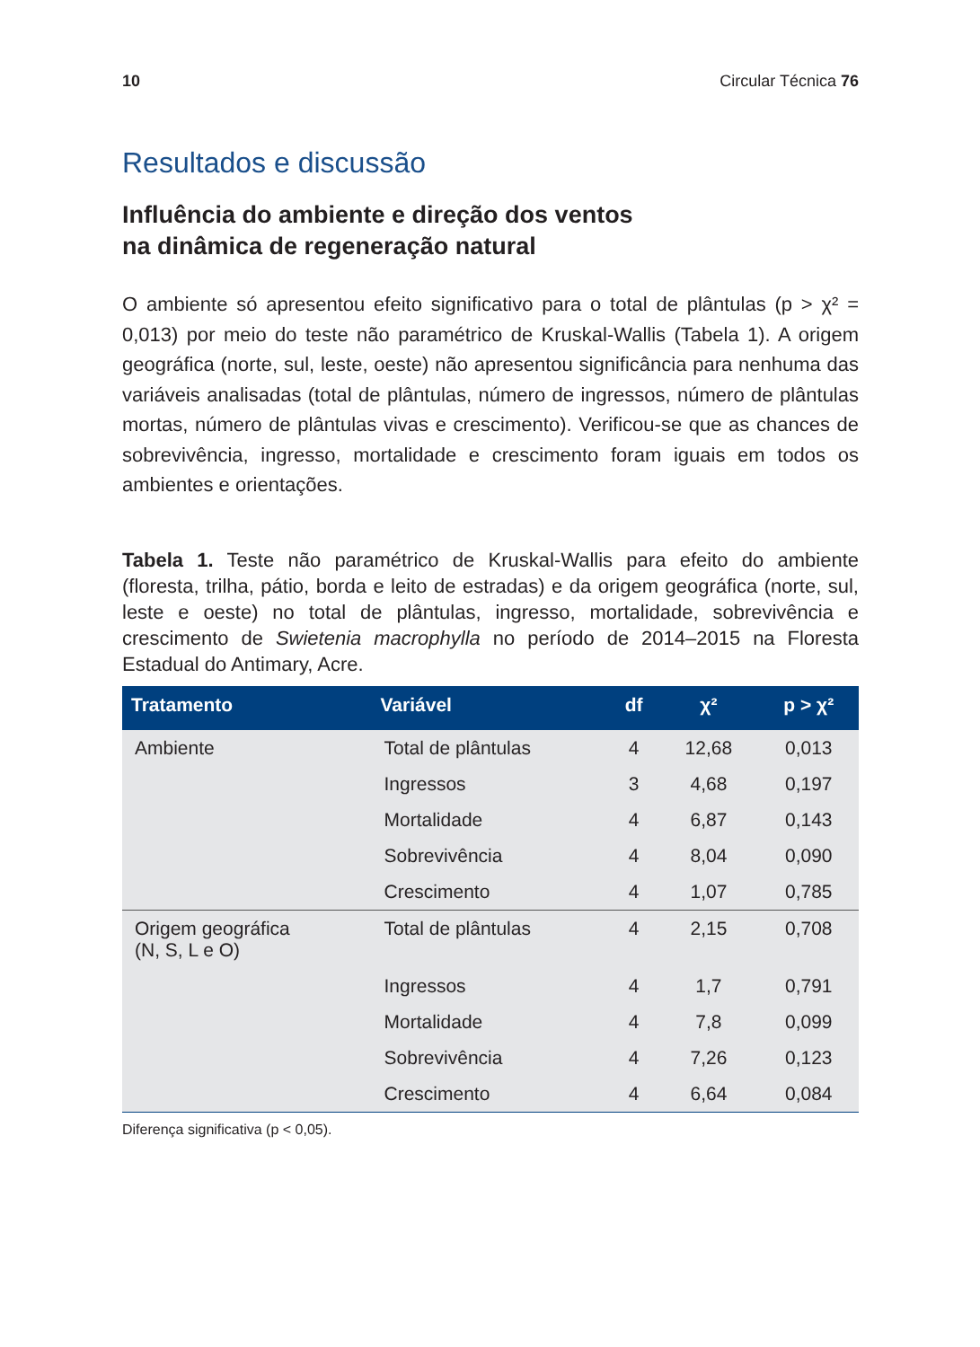10 Circular Técnica 76
Resultados e discussão
Influência do ambiente e direção dos ventos
na dinâmica de regeneração natural
O ambiente só apresentou efeito significativo para o total de plântulas (p > χ² = 0,013) por meio do teste não paramétrico de Kruskal-Wallis (Tabela 1). A origem geográfica (norte, sul, leste, oeste) não apresentou significância para nenhuma das variáveis analisadas (total de plântulas, número de ingressos, número de plântulas mortas, número de plântulas vivas e crescimento). Verificou-se que as chances de sobrevivência, ingresso, mortalidade e crescimento foram iguais em todos os ambientes e orientações.
Tabela 1. Teste não paramétrico de Kruskal-Wallis para efeito do ambiente (floresta, trilha, pátio, borda e leito de estradas) e da origem geográfica (norte, sul, leste e oeste) no total de plântulas, ingresso, mortalidade, sobrevivência e crescimento de Swietenia macrophylla no período de 2014–2015 na Floresta Estadual do Antimary, Acre.
| Tratamento | Variável | df | χ² | p > χ² |
| --- | --- | --- | --- | --- |
| Ambiente | Total de plântulas | 4 | 12,68 | 0,013 |
| | Ingressos | 3 | 4,68 | 0,197 |
| | Mortalidade | 4 | 6,87 | 0,143 |
| | Sobrevivência | 4 | 8,04 | 0,090 |
| | Crescimento | 4 | 1,07 | 0,785 |
| Origem geográfica (N, S, L e O) | Total de plântulas | 4 | 2,15 | 0,708 |
| | Ingressos | 4 | 1,7 | 0,791 |
| | Mortalidade | 4 | 7,8 | 0,099 |
| | Sobrevivência | 4 | 7,26 | 0,123 |
| | Crescimento | 4 | 6,64 | 0,084 |
Diferença significativa (p < 0,05).